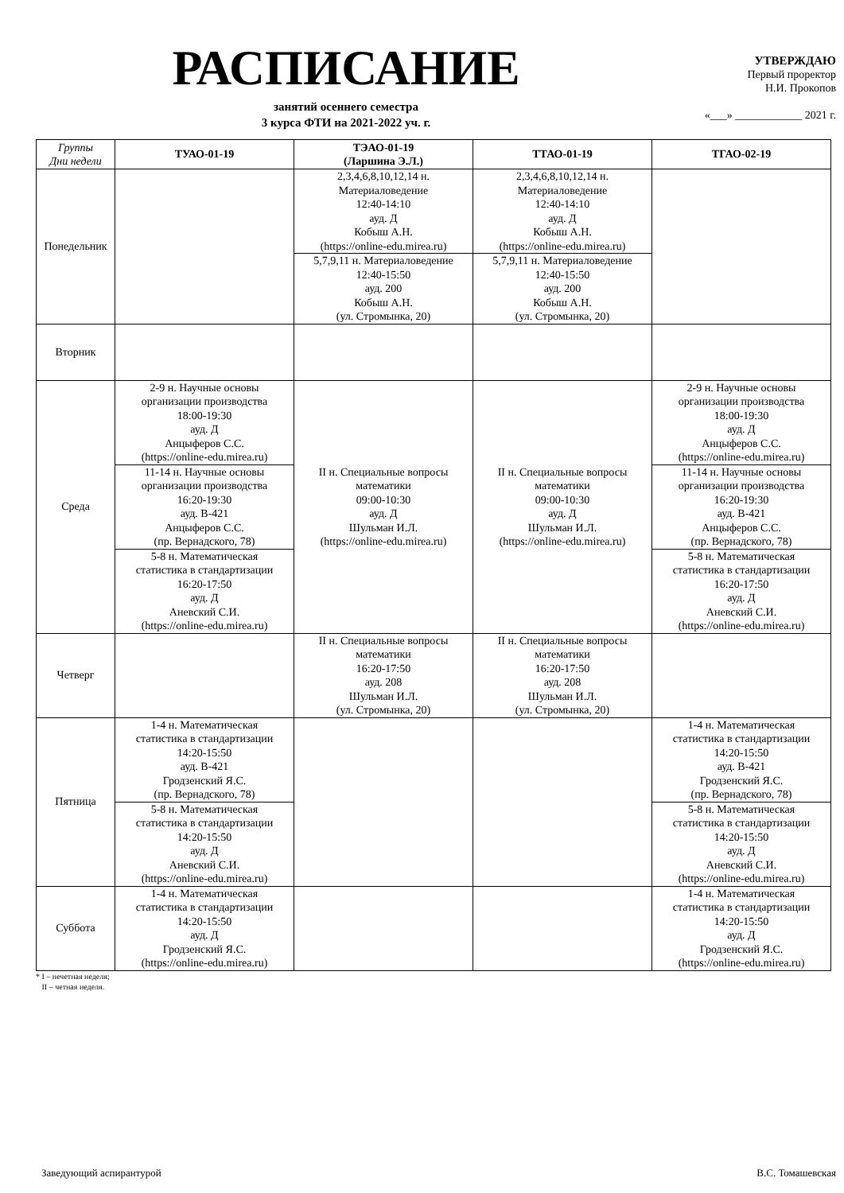РАСПИСАНИЕ
занятий осеннего семестра
3 курса ФТИ на 2021-2022 уч. г.
УТВЕРЖДАЮ
Первый проректор
Н.И. Прокопов
«___» ____________ 2021 г.
| Группы Дни недели | ТУАО-01-19 | ТЭАО-01-19 (Ларшина Э.Л.) | ТТАО-01-19 | ТГАО-02-19 |
| --- | --- | --- | --- | --- |
| Понедельник | | 2,3,4,6,8,10,12,14 н. Материаловедение 12:40-14:10 ауд. Д Кобыш А.Н. (https://online-edu.mirea.ru) | 2,3,4,6,8,10,12,14 н. Материаловедение 12:40-14:10 ауд. Д Кобыш А.Н. (https://online-edu.mirea.ru) | |
| | | 5,7,9,11 н. Материаловедение 12:40-15:50 ауд. 200 Кобыш А.Н. (ул. Стромынка, 20) | 5,7,9,11 н. Материаловедение 12:40-15:50 ауд. 200 Кобыш А.Н. (ул. Стромынка, 20) | |
| Вторник | | | | |
| Среда | 2-9 н. Научные основы организации производства 18:00-19:30 ауд. Д Анцыферов С.С. (https://online-edu.mirea.ru) | II н. Специальные вопросы математики 09:00-10:30 ауд. Д Шульман И.Л. (https://online-edu.mirea.ru) | II н. Специальные вопросы математики 09:00-10:30 ауд. Д Шульман И.Л. (https://online-edu.mirea.ru) | 2-9 н. Научные основы организации производства 18:00-19:30 ауд. Д Анцыферов С.С. (https://online-edu.mirea.ru) |
| | 11-14 н. Научные основы организации производства 16:20-19:30 ауд. В-421 Анцыферов С.С. (пр. Вернадского, 78) | | | 11-14 н. Научные основы организации производства 16:20-19:30 ауд. В-421 Анцыферов С.С. (пр. Вернадского, 78) |
| | 5-8 н. Математическая статистика в стандартизации 16:20-17:50 ауд. Д Аневский С.И. (https://online-edu.mirea.ru) | | | 5-8 н. Математическая статистика в стандартизации 16:20-17:50 ауд. Д Аневский С.И. (https://online-edu.mirea.ru) |
| Четверг | | II н. Специальные вопросы математики 16:20-17:50 ауд. 208 Шульман И.Л. (ул. Стромынка, 20) | II н. Специальные вопросы математики 16:20-17:50 ауд. 208 Шульман И.Л. (ул. Стромынка, 20) | |
| Пятница | 1-4 н. Математическая статистика в стандартизации 14:20-15:50 ауд. В-421 Гродзенский Я.С. (пр. Вернадского, 78) | | | 1-4 н. Математическая статистика в стандартизации 14:20-15:50 ауд. В-421 Гродзенский Я.С. (пр. Вернадского, 78) |
| | 5-8 н. Математическая статистика в стандартизации 14:20-15:50 ауд. Д Аневский С.И. (https://online-edu.mirea.ru) | | | 5-8 н. Математическая статистика в стандартизации 14:20-15:50 ауд. Д Аневский С.И. (https://online-edu.mirea.ru) |
| Суббота | 1-4 н. Математическая статистика в стандартизации 14:20-15:50 ауд. Д Гродзенский Я.С. (https://online-edu.mirea.ru) | | | 1-4 н. Математическая статистика в стандартизации 14:20-15:50 ауд. Д Гродзенский Я.С. (https://online-edu.mirea.ru) |
* I – нечетная неделя;
II – четная неделя.
Заведующий аспирантурой В.С. Томашевская